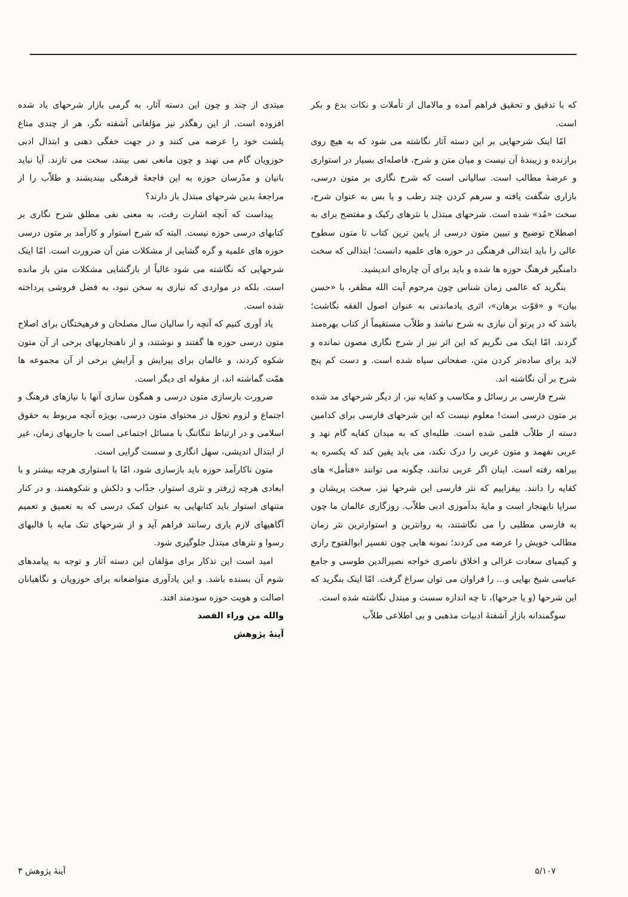که با تدقیق و تحقیق فراهم آمده و مالامال از تأملات و نکات بدع و بکر است.
امّا اینک شرحهایی بر این دسته آثار نگاشته می شود که به هیچ روی برازنده و زیبندهٔ آن نیست و میان متن و شرح، فاصله‌ای بسیار در استواری و عرضهٔ مطالب است. سالیانی است که شرح نگاری بر متون درسی، بازاری شگفت یافته و سرهم کردن چند رطب و یا بس به عنوان شرح، سخت «مُد» شده است. شرحهای مبتذل با نثرهای رکیک و مفتضح برای به اصطلاح توضیح و تبیین متون درسی از پایین ترین کتاب تا متون سطوح عالی را باید ابتذالی فرهنگی در حوزه های علمیه دانست؛ ابتذالی که سخت دامنگیر فرهنگ حوزه ها شده و باید برای آن چاره‌ای اندیشید.
بنگرید که عالمی زمان شناس چون مرحوم آیت الله مظفر، با «حسن بیان» و «قوّت برهان»، اثری یادماندنی به عنوان اصول الفقه نگاشت؛ باشد که در پرتو آن نیازی به شرح نباشد و طلاّب مستقیماً از کتاب بهره‌مند گردند. امّا اینک می نگریم که این اثر نیز از شرح نگاری مصون نمانده و لابد برای ساده‌تر کردن متن، صفحاتی سیاه شده است. و دست کم پنج شرح بر آن نگاشته اند.
شرح فارسی بر رسائل و مکاسب و کفایه نیز، از دیگر شرحهای مد شده بر متون درسی است! معلوم نیست که این شرحهای فارسی برای کدامین دسته از طلاّب قلمی شده است. طلبه‌ای که به میدان کفایه گام نهد و عربی نفهمد و متون عربی را درک نکند، می باید یقین کند که یکسره به بیراهه رفته است. اینان اگر عربی ندانند، چگونه می توانند «فتأمل» های کفایه را دانند. بیفزاییم که نثر فارسی این شرحها نیز، سخت پریشان و سراپا نابهنجار است و مایهٔ بدآموزی ادبی طلاّب. روزگاری عالمان ما چون به فارسی مطلبی را می نگاشتند، به روانترین و استوارترین نثر زمان مطالب خویش را عرضه می کردند؛ نمونه هایی چون تفسیر ابوالفتوح رازی و کیمیای سعادت غزالی و اخلاق ناصری خواجه نصیرالدین طوسی و جامع عباسی شیخ بهایی و... را فراوان می توان سراغ گرفت. امّا اینک بنگرید که این شرحها (و یا جرحها)، تا چه اندازه سست و مبتذل نگاشته شده است.
سوگمندانه بازار آشفتهٔ ادبیات مذهبی و بی اطلاعی طلاّب
میتدی از چند و چون این دسته آثار، به گرمی بازار شرحهای یاد شده افزوده است. از این رهگذر نیز مؤلفانی آشفته نگر، هر از چندی متاع پلشت خود را عرضه می کنند و در جهت خفگی ذهنی و ابتذال ادبی حوزویان گام می نهند و چون مانعی نمی بینند، سخت می تازند. آیا نباید بانیان و مدّرسان حوزه به این فاجعهٔ فرهنگی بیندیشند و طلاّب را از مراجعهٔ بدین شرحهای مبتذل باز دارند؟
پیداست که آنچه اشارت رفت، به معنی نفی مطلق شرح نگاری بر کتابهای درسی حوزه نیست. البته که شرح استوار و کارآمد بر متون درسی حوزه های علمیه و گره گشایی از مشکلات متن آن ضرورت است. امّا اینک شرحهایی که نگاشته می شود غالباً از بازگشایی مشکلات متن باز مانده است. بلکه در مواردی که نیازی به سخن نبود، به فضل فروشی پرداخته شده است.
یاد آوری کنیم که آنچه را سالیان سال مصلحان و فرهیختگان برای اصلاح متون درسی حوزه ها گفتند و نوشتند، و از ناهنجاریهای برخی از آن متون شکوه کردند، و عالمان برای پیرایش و آرایش برخی از آن مجموعه ها همّت گماشته اند، از مقوله ای دیگر است.
ضرورت بازسازی متون درسی و همگون سازی آنها با نیازهای فرهنگ و اجتماع و لزوم تحوّل در محتوای متون درسی، بویژه آنچه مربوط به حقوق اسلامی و در ارتباط تنگاتنگ با مسائل اجتماعی است با جاریهای زمان، غیر از ابتذال اندیشی، سهل انگاری و سست گرایی است.
متون ناکارآمد حوزه باید بازسازی شود، امّا با استواری هرچه بیشتر و با ابعادی هرچه ژرفتر و نثری استوار، جذّاب و دلکش و شکوهمند. و در کنار متنهای استوار باید کتابهایی به عنوان کمک درسی که به تعمیق و تعمیم آگاهیهای لازم یاری رسانند فراهم آید و از شرحهای تنک مایه با قالبهای رسوا و نثرهای مبتذل جلوگیری شود.
امید است این تذکار برای مؤلفان این دسته آثار و توجه به پیامدهای شوم آن بسنده باشد. و این یادآوری متواضعانه برای حوزویان و نگاهبانان اصالت و هویت حوزه سودمند افتد.
والله من وراء القصد
آینهٔ پژوهش
۵/۱۰۷ آینهٔ پژوهش ۳